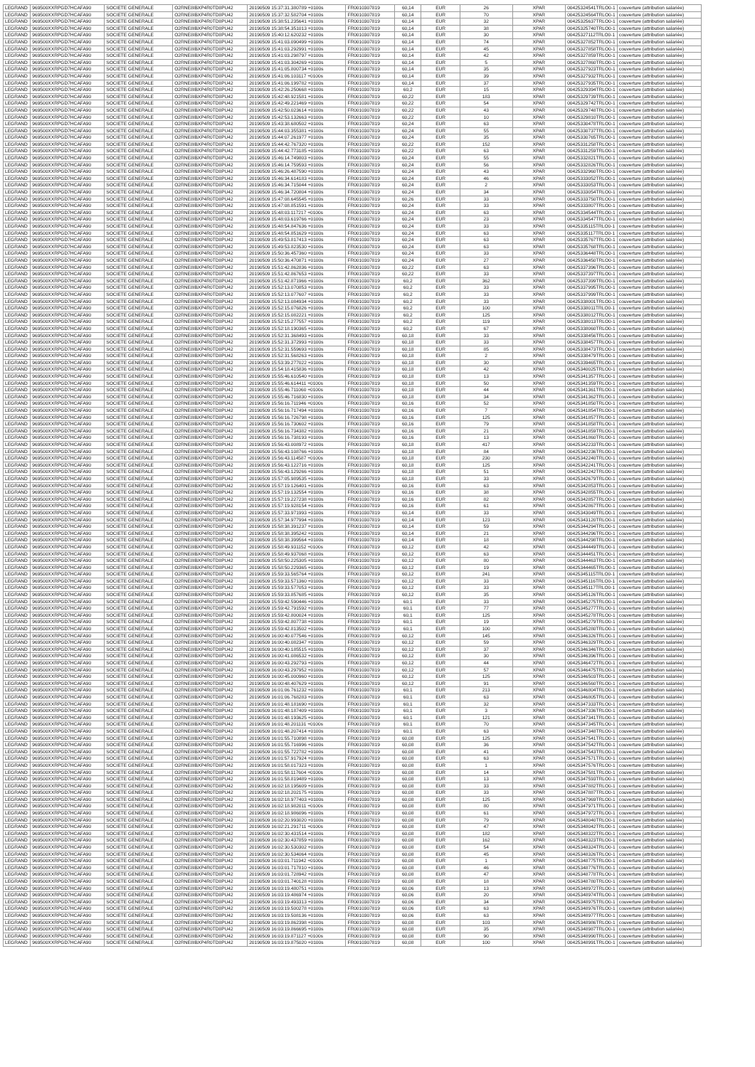| LEGRAND | 969500XXRPGD7HCAFA90 | SOCIETE GENERALE | O2RNE8IBXP4R0TD8PU42 | 20190509 15:37:31.380789 +0100s | FR0010307819 | 60,14 | EUR | 26 | XPAR | 00425324541TRLO0-1 | couverture (attribution salariée) |
| LEGRAND | 969500XXRPGD7HCAFA90 | SOCIETE GENERALE | O2RNE8IBXP4R0TD8PU42 | 20190509 15:37:32.582704 +0100s | FR0010307819 | 60,14 | EUR | 70 | XPAR | 00425324564TRLO0-1 | couverture (attribution salariée) |
| LEGRAND | 969500XXRPGD7HCAFA90 | SOCIETE GENERALE | O2RNE8IBXP4R0TD8PU42 | 20190509 15:38:51.235641 +0100s | FR0010307819 | 60,14 | EUR | 32 | XPAR | 00425325637TRLO0-1 | couverture (attribution salariée) |
| LEGRAND | 969500XXRPGD7HCAFA90 | SOCIETE GENERALE | O2RNE8IBXP4R0TD8PU42 | 20190509 15:38:54.351013 +0100s | FR0010307819 | 60,14 | EUR | 38 | XPAR | 00425325740TRLO0-1 | couverture (attribution salariée) |
| LEGRAND | 969500XXRPGD7HCAFA90 | SOCIETE GENERALE | O2RNE8IBXP4R0TD8PU42 | 20190509 15:40:12.620232 +0100s | FR0010307819 | 60,14 | EUR | 30 | XPAR | 00425327112TRLO0-1 | couverture (attribution salariée) |
| LEGRAND | 969500XXRPGD7HCAFA90 | SOCIETE GENERALE | O2RNE8IBXP4R0TD8PU42 | 20190509 15:41:03.090499 +0100s | FR0010307819 | 60,14 | EUR | 74 | XPAR | 00425327852TRLO0-1 | couverture (attribution salariée) |
| LEGRAND | 969500XXRPGD7HCAFA90 | SOCIETE GENERALE | O2RNE8IBXP4R0TD8PU42 | 20190509 15:41:03.292991 +0100s | FR0010307819 | 60,14 | EUR | 45 | XPAR | 00425327858TRLO0-1 | couverture (attribution salariée) |
| LEGRAND | 969500XXRPGD7HCAFA90 | SOCIETE GENERALE | O2RNE8IBXP4R0TD8PU42 | 20190509 15:41:03.298797 +0100s | FR0010307819 | 60,14 | EUR | 42 | XPAR | 00425327859TRLO0-1 | couverture (attribution salariée) |
| LEGRAND | 969500XXRPGD7HCAFA90 | SOCIETE GENERALE | O2RNE8IBXP4R0TD8PU42 | 20190509 15:41:03.304269 +0100s | FR0010307819 | 60,14 | EUR | 5 | XPAR | 00425327860TRLO0-1 | couverture (attribution salariée) |
| LEGRAND | 969500XXRPGD7HCAFA90 | SOCIETE GENERALE | O2RNE8IBXP4R0TD8PU42 | 20190509 15:41:05.800734 +0100s | FR0010307819 | 60,14 | EUR | 35 | XPAR | 00425327923TRLO0-1 | couverture (attribution salariée) |
| LEGRAND | 969500XXRPGD7HCAFA90 | SOCIETE GENERALE | O2RNE8IBXP4R0TD8PU42 | 20190509 15:41:06.103117 +0100s | FR0010307819 | 60,14 | EUR | 39 | XPAR | 00425327932TRLO0-1 | couverture (attribution salariée) |
| LEGRAND | 969500XXRPGD7HCAFA90 | SOCIETE GENERALE | O2RNE8IBXP4R0TD8PU42 | 20190509 15:41:06.199782 +0100s | FR0010307819 | 60,14 | EUR | 37 | XPAR | 00425327935TRLO0-1 | couverture (attribution salariée) |
| LEGRAND | 969500XXRPGD7HCAFA90 | SOCIETE GENERALE | O2RNE8IBXP4R0TD8PU42 | 20190509 15:42:26.250668 +0100s | FR0010307819 | 60,2 | EUR | 15 | XPAR | 00425329394TRLO0-1 | couverture (attribution salariée) |
| LEGRAND | 969500XXRPGD7HCAFA90 | SOCIETE GENERALE | O2RNE8IBXP4R0TD8PU42 | 20190509 15:42:48.921581 +0100s | FR0010307819 | 60,22 | EUR | 183 | XPAR | 00425329739TRLO0-1 | couverture (attribution salariée) |
| LEGRAND | 969500XXRPGD7HCAFA90 | SOCIETE GENERALE | O2RNE8IBXP4R0TD8PU42 | 20190509 15:42:49.221469 +0100s | FR0010307819 | 60,22 | EUR | 54 | XPAR | 00425329742TRLO0-1 | couverture (attribution salariée) |
| LEGRAND | 969500XXRPGD7HCAFA90 | SOCIETE GENERALE | O2RNE8IBXP4R0TD8PU42 | 20190509 15:42:50.023614 +0100s | FR0010307819 | 60,22 | EUR | 43 | XPAR | 00425329748TRLO0-1 | couverture (attribution salariée) |
| LEGRAND | 969500XXRPGD7HCAFA90 | SOCIETE GENERALE | O2RNE8IBXP4R0TD8PU42 | 20190509 15:42:53.132663 +0100s | FR0010307819 | 60,22 | EUR | 10 | XPAR | 00425329810TRLO0-1 | couverture (attribution salariée) |
| LEGRAND | 969500XXRPGD7HCAFA90 | SOCIETE GENERALE | O2RNE8IBXP4R0TD8PU42 | 20190509 15:43:38.680502 +0100s | FR0010307819 | 60,24 | EUR | 63 | XPAR | 00425330478TRLO0-1 | couverture (attribution salariée) |
| LEGRAND | 969500XXRPGD7HCAFA90 | SOCIETE GENERALE | O2RNE8IBXP4R0TD8PU42 | 20190509 15:44:03.355381 +0100s | FR0010307819 | 60,24 | EUR | 55 | XPAR | 00425330737TRLO0-1 | couverture (attribution salariée) |
| LEGRAND | 969500XXRPGD7HCAFA90 | SOCIETE GENERALE | O2RNE8IBXP4R0TD8PU42 | 20190509 15:44:07.261977 +0100s | FR0010307819 | 60,24 | EUR | 35 | XPAR | 00425330765TRLO0-1 | couverture (attribution salariée) |
| LEGRAND | 969500XXRPGD7HCAFA90 | SOCIETE GENERALE | O2RNE8IBXP4R0TD8PU42 | 20190509 15:44:42.767320 +0100s | FR0010307819 | 60,22 | EUR | 152 | XPAR | 00425331258TRLO0-1 | couverture (attribution salariée) |
| LEGRAND | 969500XXRPGD7HCAFA90 | SOCIETE GENERALE | O2RNE8IBXP4R0TD8PU42 | 20190509 15:44:42.773185 +0100s | FR0010307819 | 60,22 | EUR | 63 | XPAR | 00425331259TRLO0-1 | couverture (attribution salariée) |
| LEGRAND | 969500XXRPGD7HCAFA90 | SOCIETE GENERALE | O2RNE8IBXP4R0TD8PU42 | 20190509 15:46:14.749803 +0100s | FR0010307819 | 60,24 | EUR | 55 | XPAR | 00425332821TRLO0-1 | couverture (attribution salariée) |
| LEGRAND | 969500XXRPGD7HCAFA90 | SOCIETE GENERALE | O2RNE8IBXP4R0TD8PU42 | 20190509 15:46:14.759593 +0100s | FR0010307819 | 60,24 | EUR | 56 | XPAR | 00425332826TRLO0-1 | couverture (attribution salariée) |
| LEGRAND | 969500XXRPGD7HCAFA90 | SOCIETE GENERALE | O2RNE8IBXP4R0TD8PU42 | 20190509 15:46:26.487590 +0100s | FR0010307819 | 60,24 | EUR | 43 | XPAR | 00425332960TRLO0-1 | couverture (attribution salariée) |
| LEGRAND | 969500XXRPGD7HCAFA90 | SOCIETE GENERALE | O2RNE8IBXP4R0TD8PU42 | 20190509 15:46:34.614183 +0100s | FR0010307819 | 60,24 | EUR | 46 | XPAR | 00425333052TRLO0-1 | couverture (attribution salariée) |
| LEGRAND | 969500XXRPGD7HCAFA90 | SOCIETE GENERALE | O2RNE8IBXP4R0TD8PU42 | 20190509 15:46:34.715044 +0100s | FR0010307819 | 60,24 | EUR | 2 | XPAR | 00425333053TRLO0-1 | couverture (attribution salariée) |
| LEGRAND | 969500XXRPGD7HCAFA90 | SOCIETE GENERALE | O2RNE8IBXP4R0TD8PU42 | 20190509 15:46:34.720804 +0100s | FR0010307819 | 60,24 | EUR | 34 | XPAR | 00425333054TRLO0-1 | couverture (attribution salariée) |
| LEGRAND | 969500XXRPGD7HCAFA90 | SOCIETE GENERALE | O2RNE8IBXP4R0TD8PU42 | 20190509 15:47:08.645545 +0100s | FR0010307819 | 60,26 | EUR | 33 | XPAR | 00425333750TRLO0-1 | couverture (attribution salariée) |
| LEGRAND | 969500XXRPGD7HCAFA90 | SOCIETE GENERALE | O2RNE8IBXP4R0TD8PU42 | 20190509 15:47:08.851591 +0100s | FR0010307819 | 60,24 | EUR | 33 | XPAR | 00425333807TRLO0-1 | couverture (attribution salariée) |
| LEGRAND | 969500XXRPGD7HCAFA90 | SOCIETE GENERALE | O2RNE8IBXP4R0TD8PU42 | 20190509 15:48:03.117217 +0100s | FR0010307819 | 60,24 | EUR | 63 | XPAR | 00425334544TRLO0-1 | couverture (attribution salariée) |
| LEGRAND | 969500XXRPGD7HCAFA90 | SOCIETE GENERALE | O2RNE8IBXP4R0TD8PU42 | 20190509 15:48:03.619766 +0100s | FR0010307819 | 60,24 | EUR | 23 | XPAR | 00425334547TRLO0-1 | couverture (attribution salariée) |
| LEGRAND | 969500XXRPGD7HCAFA90 | SOCIETE GENERALE | O2RNE8IBXP4R0TD8PU42 | 20190509 15:48:54.847636 +0100s | FR0010307819 | 60,24 | EUR | 33 | XPAR | 00425335115TRLO0-1 | couverture (attribution salariée) |
| LEGRAND | 969500XXRPGD7HCAFA90 | SOCIETE GENERALE | O2RNE8IBXP4R0TD8PU42 | 20190509 15:48:54.851629 +0100s | FR0010307819 | 60,24 | EUR | 63 | XPAR | 00425335117TRLO0-1 | couverture (attribution salariée) |
| LEGRAND | 969500XXRPGD7HCAFA90 | SOCIETE GENERALE | O2RNE8IBXP4R0TD8PU42 | 20190509 15:49:53.817413 +0100s | FR0010307819 | 60,24 | EUR | 63 | XPAR | 00425335767TRLO0-1 | couverture (attribution salariée) |
| LEGRAND | 969500XXRPGD7HCAFA90 | SOCIETE GENERALE | O2RNE8IBXP4R0TD8PU42 | 20190509 15:49:53.823530 +0100s | FR0010307819 | 60,24 | EUR | 63 | XPAR | 00425335768TRLO0-1 | couverture (attribution salariée) |
| LEGRAND | 969500XXRPGD7HCAFA90 | SOCIETE GENERALE | O2RNE8IBXP4R0TD8PU42 | 20190509 15:50:36.457360 +0100s | FR0010307819 | 60,24 | EUR | 33 | XPAR | 00425336448TRLO0-1 | couverture (attribution salariée) |
| LEGRAND | 969500XXRPGD7HCAFA90 | SOCIETE GENERALE | O2RNE8IBXP4R0TD8PU42 | 20190509 15:50:36.470871 +0100s | FR0010307819 | 60,24 | EUR | 27 | XPAR | 00425336450TRLO0-1 | couverture (attribution salariée) |
| LEGRAND | 969500XXRPGD7HCAFA90 | SOCIETE GENERALE | O2RNE8IBXP4R0TD8PU42 | 20190509 15:51:42.862836 +0100s | FR0010307819 | 60,22 | EUR | 63 | XPAR | 00425337396TRLO0-1 | couverture (attribution salariée) |
| LEGRAND | 969500XXRPGD7HCAFA90 | SOCIETE GENERALE | O2RNE8IBXP4R0TD8PU42 | 20190509 15:51:42.867653 +0100s | FR0010307819 | 60,22 | EUR | 33 | XPAR | 00425337397TRLO0-1 | couverture (attribution salariée) |
| LEGRAND | 969500XXRPGD7HCAFA90 | SOCIETE GENERALE | O2RNE8IBXP4R0TD8PU42 | 20190509 15:51:42.871966 +0100s | FR0010307819 | 60,2 | EUR | 362 | XPAR | 00425337399TRLO0-1 | couverture (attribution salariée) |
| LEGRAND | 969500XXRPGD7HCAFA90 | SOCIETE GENERALE | O2RNE8IBXP4R0TD8PU42 | 20190509 15:52:13.070853 +0100s | FR0010307819 | 60,2 | EUR | 33 | XPAR | 00425337995TRLO0-1 | couverture (attribution salariée) |
| LEGRAND | 969500XXRPGD7HCAFA90 | SOCIETE GENERALE | O2RNE8IBXP4R0TD8PU42 | 20190509 15:52:13.077607 +0100s | FR0010307819 | 60,2 | EUR | 33 | XPAR | 00425337999TRLO0-1 | couverture (attribution salariée) |
| LEGRAND | 969500XXRPGD7HCAFA90 | SOCIETE GENERALE | O2RNE8IBXP4R0TD8PU42 | 20190509 15:52:13.084934 +0100s | FR0010307819 | 60,2 | EUR | 33 | XPAR | 00425338001TRLO0-1 | couverture (attribution salariée) |
| LEGRAND | 969500XXRPGD7HCAFA90 | SOCIETE GENERALE | O2RNE8IBXP4R0TD8PU42 | 20190509 15:52:15.076826 +0100s | FR0010307819 | 60,2 | EUR | 100 | XPAR | 00425338011TRLO0-1 | couverture (attribution salariée) |
| LEGRAND | 969500XXRPGD7HCAFA90 | SOCIETE GENERALE | O2RNE8IBXP4R0TD8PU42 | 20190509 15:52:15.082221 +0100s | FR0010307819 | 60,2 | EUR | 125 | XPAR | 00425338012TRLO0-1 | couverture (attribution salariée) |
| LEGRAND | 969500XXRPGD7HCAFA90 | SOCIETE GENERALE | O2RNE8IBXP4R0TD8PU42 | 20190509 15:52:15.277557 +0100s | FR0010307819 | 60,2 | EUR | 119 | XPAR | 00425338013TRLO0-1 | couverture (attribution salariée) |
| LEGRAND | 969500XXRPGD7HCAFA90 | SOCIETE GENERALE | O2RNE8IBXP4R0TD8PU42 | 20190509 15:52:18.190365 +0100s | FR0010307819 | 60,2 | EUR | 67 | XPAR | 00425338060TRLO0-1 | couverture (attribution salariée) |
| LEGRAND | 969500XXRPGD7HCAFA90 | SOCIETE GENERALE | O2RNE8IBXP4R0TD8PU42 | 20190509 15:52:31.368493 +0100s | FR0010307819 | 60,18 | EUR | 33 | XPAR | 00425338456TRLO0-1 | couverture (attribution salariée) |
| LEGRAND | 969500XXRPGD7HCAFA90 | SOCIETE GENERALE | O2RNE8IBXP4R0TD8PU42 | 20190509 15:52:31.372993 +0100s | FR0010307819 | 60,18 | EUR | 33 | XPAR | 00425338457TRLO0-1 | couverture (attribution salariée) |
| LEGRAND | 969500XXRPGD7HCAFA90 | SOCIETE GENERALE | O2RNE8IBXP4R0TD8PU42 | 20190509 15:52:31.559693 +0100s | FR0010307819 | 60,18 | EUR | 85 | XPAR | 00425338473TRLO0-1 | couverture (attribution salariée) |
| LEGRAND | 969500XXRPGD7HCAFA90 | SOCIETE GENERALE | O2RNE8IBXP4R0TD8PU42 | 20190509 15:52:31.568263 +0100s | FR0010307819 | 60,18 | EUR | 2 | XPAR | 00425338479TRLO0-1 | couverture (attribution salariée) |
| LEGRAND | 969500XXRPGD7HCAFA90 | SOCIETE GENERALE | O2RNE8IBXP4R0TD8PU42 | 20190509 15:53:39.277022 +0100s | FR0010307819 | 60,18 | EUR | 30 | XPAR | 00425339465TRLO0-1 | couverture (attribution salariée) |
| LEGRAND | 969500XXRPGD7HCAFA90 | SOCIETE GENERALE | O2RNE8IBXP4R0TD8PU42 | 20190509 15:54:18.415836 +0100s | FR0010307819 | 60,18 | EUR | 42 | XPAR | 00425340025TRLO0-1 | couverture (attribution salariée) |
| LEGRAND | 969500XXRPGD7HCAFA90 | SOCIETE GENERALE | O2RNE8IBXP4R0TD8PU42 | 20190509 15:55:46.610540 +0100s | FR0010307819 | 60,18 | EUR | 13 | XPAR | 00425341357TRLO0-1 | couverture (attribution salariée) |
| LEGRAND | 969500XXRPGD7HCAFA90 | SOCIETE GENERALE | O2RNE8IBXP4R0TD8PU42 | 20190509 15:55:46.614411 +0100s | FR0010307819 | 60,18 | EUR | 50 | XPAR | 00425341359TRLO0-1 | couverture (attribution salariée) |
| LEGRAND | 969500XXRPGD7HCAFA90 | SOCIETE GENERALE | O2RNE8IBXP4R0TD8PU42 | 20190509 15:55:46.711060 +0100s | FR0010307819 | 60,18 | EUR | 44 | XPAR | 00425341361TRLO0-1 | couverture (attribution salariée) |
| LEGRAND | 969500XXRPGD7HCAFA90 | SOCIETE GENERALE | O2RNE8IBXP4R0TD8PU42 | 20190509 15:55:46.716830 +0100s | FR0010307819 | 60,18 | EUR | 34 | XPAR | 00425341362TRLO0-1 | couverture (attribution salariée) |
| LEGRAND | 969500XXRPGD7HCAFA90 | SOCIETE GENERALE | O2RNE8IBXP4R0TD8PU42 | 20190509 15:56:16.711946 +0100s | FR0010307819 | 60,16 | EUR | 52 | XPAR | 00425341850TRLO0-1 | couverture (attribution salariée) |
| LEGRAND | 969500XXRPGD7HCAFA90 | SOCIETE GENERALE | O2RNE8IBXP4R0TD8PU42 | 20190509 15:56:16.717494 +0100s | FR0010307819 | 60,16 | EUR | 7 | XPAR | 00425341854TRLO0-1 | couverture (attribution salariée) |
| LEGRAND | 969500XXRPGD7HCAFA90 | SOCIETE GENERALE | O2RNE8IBXP4R0TD8PU42 | 20190509 15:56:16.726798 +0100s | FR0010307819 | 60,16 | EUR | 125 | XPAR | 00425341857TRLO0-1 | couverture (attribution salariée) |
| LEGRAND | 969500XXRPGD7HCAFA90 | SOCIETE GENERALE | O2RNE8IBXP4R0TD8PU42 | 20190509 15:56:16.730602 +0100s | FR0010307819 | 60,16 | EUR | 79 | XPAR | 00425341858TRLO0-1 | couverture (attribution salariée) |
| LEGRAND | 969500XXRPGD7HCAFA90 | SOCIETE GENERALE | O2RNE8IBXP4R0TD8PU42 | 20190509 15:56:16.734382 +0100s | FR0010307819 | 60,16 | EUR | 21 | XPAR | 00425341859TRLO0-1 | couverture (attribution salariée) |
| LEGRAND | 969500XXRPGD7HCAFA90 | SOCIETE GENERALE | O2RNE8IBXP4R0TD8PU42 | 20190509 15:56:16.738193 +0100s | FR0010307819 | 60,16 | EUR | 13 | XPAR | 00425341860TRLO0-1 | couverture (attribution salariée) |
| LEGRAND | 969500XXRPGD7HCAFA90 | SOCIETE GENERALE | O2RNE8IBXP4R0TD8PU42 | 20190509 15:56:43.008972 +0100s | FR0010307819 | 60,18 | EUR | 417 | XPAR | 00425342233TRLO0-1 | couverture (attribution salariée) |
| LEGRAND | 969500XXRPGD7HCAFA90 | SOCIETE GENERALE | O2RNE8IBXP4R0TD8PU42 | 20190509 15:56:43.108766 +0100s | FR0010307819 | 60,18 | EUR | 84 | XPAR | 00425342236TRLO0-1 | couverture (attribution salariée) |
| LEGRAND | 969500XXRPGD7HCAFA90 | SOCIETE GENERALE | O2RNE8IBXP4R0TD8PU42 | 20190509 15:56:43.114587 +0100s | FR0010307819 | 60,18 | EUR | 230 | XPAR | 00425342240TRLO0-1 | couverture (attribution salariée) |
| LEGRAND | 969500XXRPGD7HCAFA90 | SOCIETE GENERALE | O2RNE8IBXP4R0TD8PU42 | 20190509 15:56:43.122716 +0100s | FR0010307819 | 60,18 | EUR | 125 | XPAR | 00425342241TRLO0-1 | couverture (attribution salariée) |
| LEGRAND | 969500XXRPGD7HCAFA90 | SOCIETE GENERALE | O2RNE8IBXP4R0TD8PU42 | 20190509 15:56:43.129266 +0100s | FR0010307819 | 60,18 | EUR | 51 | XPAR | 00425342242TRLO0-1 | couverture (attribution salariée) |
| LEGRAND | 969500XXRPGD7HCAFA90 | SOCIETE GENERALE | O2RNE8IBXP4R0TD8PU42 | 20190509 15:57:05.989535 +0100s | FR0010307819 | 60,18 | EUR | 33 | XPAR | 00425342679TRLO0-1 | couverture (attribution salariée) |
| LEGRAND | 969500XXRPGD7HCAFA90 | SOCIETE GENERALE | O2RNE8IBXP4R0TD8PU42 | 20190509 15:57:19.126401 +0100s | FR0010307819 | 60,16 | EUR | 63 | XPAR | 00425342853TRLO0-1 | couverture (attribution salariée) |
| LEGRAND | 969500XXRPGD7HCAFA90 | SOCIETE GENERALE | O2RNE8IBXP4R0TD8PU42 | 20190509 15:57:19.132554 +0100s | FR0010307819 | 60,16 | EUR | 38 | XPAR | 00425342855TRLO0-1 | couverture (attribution salariée) |
| LEGRAND | 969500XXRPGD7HCAFA90 | SOCIETE GENERALE | O2RNE8IBXP4R0TD8PU42 | 20190509 15:57:19.227238 +0100s | FR0010307819 | 60,16 | EUR | 82 | XPAR | 00425342857TRLO0-1 | couverture (attribution salariée) |
| LEGRAND | 969500XXRPGD7HCAFA90 | SOCIETE GENERALE | O2RNE8IBXP4R0TD8PU42 | 20190509 15:57:19.928154 +0100s | FR0010307819 | 60,16 | EUR | 61 | XPAR | 00425342867TRLO0-1 | couverture (attribution salariée) |
| LEGRAND | 969500XXRPGD7HCAFA90 | SOCIETE GENERALE | O2RNE8IBXP4R0TD8PU42 | 20190509 15:57:33.971993 +0100s | FR0010307819 | 60,14 | EUR | 33 | XPAR | 00425343049TRLO0-1 | couverture (attribution salariée) |
| LEGRAND | 969500XXRPGD7HCAFA90 | SOCIETE GENERALE | O2RNE8IBXP4R0TD8PU42 | 20190509 15:57:34.977994 +0100s | FR0010307819 | 60,14 | EUR | 123 | XPAR | 00425343120TRLO0-1 | couverture (attribution salariée) |
| LEGRAND | 969500XXRPGD7HCAFA90 | SOCIETE GENERALE | O2RNE8IBXP4R0TD8PU42 | 20190509 15:58:38.391237 +0100s | FR0010307819 | 60,14 | EUR | 59 | XPAR | 00425344294TRLO0-1 | couverture (attribution salariée) |
| LEGRAND | 969500XXRPGD7HCAFA90 | SOCIETE GENERALE | O2RNE8IBXP4R0TD8PU42 | 20190509 15:58:38.395242 +0100s | FR0010307819 | 60,14 | EUR | 21 | XPAR | 00425344296TRLO0-1 | couverture (attribution salariée) |
| LEGRAND | 969500XXRPGD7HCAFA90 | SOCIETE GENERALE | O2RNE8IBXP4R0TD8PU42 | 20190509 15:58:38.399564 +0100s | FR0010307819 | 60,14 | EUR | 18 | XPAR | 00425344298TRLO0-1 | couverture (attribution salariée) |
| LEGRAND | 969500XXRPGD7HCAFA90 | SOCIETE GENERALE | O2RNE8IBXP4R0TD8PU42 | 20190509 15:58:49.931152 +0100s | FR0010307819 | 60,12 | EUR | 42 | XPAR | 00425344449TRLO0-1 | couverture (attribution salariée) |
| LEGRAND | 969500XXRPGD7HCAFA90 | SOCIETE GENERALE | O2RNE8IBXP4R0TD8PU42 | 20190509 15:58:49.937068 +0100s | FR0010307819 | 60,12 | EUR | 63 | XPAR | 00425344451TRLO0-1 | couverture (attribution salariée) |
| LEGRAND | 969500XXRPGD7HCAFA90 | SOCIETE GENERALE | O2RNE8IBXP4R0TD8PU42 | 20190509 15:58:50.225305 +0100s | FR0010307819 | 60,12 | EUR | 80 | XPAR | 00425344463TRLO0-1 | couverture (attribution salariée) |
| LEGRAND | 969500XXRPGD7HCAFA90 | SOCIETE GENERALE | O2RNE8IBXP4R0TD8PU42 | 20190509 15:58:50.229365 +0100s | FR0010307819 | 60,12 | EUR | 19 | XPAR | 00425344465TRLO0-1 | couverture (attribution salariée) |
| LEGRAND | 969500XXRPGD7HCAFA90 | SOCIETE GENERALE | O2RNE8IBXP4R0TD8PU42 | 20190509 15:59:33.565764 +0100s | FR0010307819 | 60,12 | EUR | 241 | XPAR | 00425345115TRLO0-1 | couverture (attribution salariée) |
| LEGRAND | 969500XXRPGD7HCAFA90 | SOCIETE GENERALE | O2RNE8IBXP4R0TD8PU42 | 20190509 15:59:33.571360 +0100s | FR0010307819 | 60,12 | EUR | 33 | XPAR | 00425345116TRLO0-1 | couverture (attribution salariée) |
| LEGRAND | 969500XXRPGD7HCAFA90 | SOCIETE GENERALE | O2RNE8IBXP4R0TD8PU42 | 20190509 15:59:33.577053 +0100s | FR0010307819 | 60,12 | EUR | 33 | XPAR | 00425345117TRLO0-1 | couverture (attribution salariée) |
| LEGRAND | 969500XXRPGD7HCAFA90 | SOCIETE GENERALE | O2RNE8IBXP4R0TD8PU42 | 20190509 15:59:33.857685 +0100s | FR0010307819 | 60,12 | EUR | 35 | XPAR | 00425345126TRLO0-1 | couverture (attribution salariée) |
| LEGRAND | 969500XXRPGD7HCAFA90 | SOCIETE GENERALE | O2RNE8IBXP4R0TD8PU42 | 20190509 15:59:42.590446 +0100s | FR0010307819 | 60,1 | EUR | 33 | XPAR | 00425345275TRLO0-1 | couverture (attribution salariée) |
| LEGRAND | 969500XXRPGD7HCAFA90 | SOCIETE GENERALE | O2RNE8IBXP4R0TD8PU42 | 20190509 15:59:42.791592 +0100s | FR0010307819 | 60,1 | EUR | 77 | XPAR | 00425345277TRLO0-1 | couverture (attribution salariée) |
| LEGRAND | 969500XXRPGD7HCAFA90 | SOCIETE GENERALE | O2RNE8IBXP4R0TD8PU42 | 20190509 15:59:42.800024 +0100s | FR0010307819 | 60,1 | EUR | 125 | XPAR | 00425345278TRLO0-1 | couverture (attribution salariée) |
| LEGRAND | 969500XXRPGD7HCAFA90 | SOCIETE GENERALE | O2RNE8IBXP4R0TD8PU42 | 20190509 15:59:42.807738 +0100s | FR0010307819 | 60,1 | EUR | 19 | XPAR | 00425345279TRLO0-1 | couverture (attribution salariée) |
| LEGRAND | 969500XXRPGD7HCAFA90 | SOCIETE GENERALE | O2RNE8IBXP4R0TD8PU42 | 20190509 15:59:42.813502 +0100s | FR0010307819 | 60,1 | EUR | 100 | XPAR | 00425345280TRLO0-1 | couverture (attribution salariée) |
| LEGRAND | 969500XXRPGD7HCAFA90 | SOCIETE GENERALE | O2RNE8IBXP4R0TD8PU42 | 20190509 16:00:40.077546 +0100s | FR0010307819 | 60,12 | EUR | 145 | XPAR | 00425346326TRLO0-1 | couverture (attribution salariée) |
| LEGRAND | 969500XXRPGD7HCAFA90 | SOCIETE GENERALE | O2RNE8IBXP4R0TD8PU42 | 20190509 16:00:40.082347 +0100s | FR0010307819 | 60,12 | EUR | 59 | XPAR | 00425346329TRLO0-1 | couverture (attribution salariée) |
| LEGRAND | 969500XXRPGD7HCAFA90 | SOCIETE GENERALE | O2RNE8IBXP4R0TD8PU42 | 20190509 16:00:40.185515 +0100s | FR0010307819 | 60,12 | EUR | 37 | XPAR | 00425346346TRLO0-1 | couverture (attribution salariée) |
| LEGRAND | 969500XXRPGD7HCAFA90 | SOCIETE GENERALE | O2RNE8IBXP4R0TD8PU42 | 20190509 16:00:41.086532 +0100s | FR0010307819 | 60,12 | EUR | 30 | XPAR | 00425346396TRLO0-1 | couverture (attribution salariée) |
| LEGRAND | 969500XXRPGD7HCAFA90 | SOCIETE GENERALE | O2RNE8IBXP4R0TD8PU42 | 20190509 16:00:43.292793 +0100s | FR0010307819 | 60,12 | EUR | 44 | XPAR | 00425346472TRLO0-1 | couverture (attribution salariée) |
| LEGRAND | 969500XXRPGD7HCAFA90 | SOCIETE GENERALE | O2RNE8IBXP4R0TD8PU42 | 20190509 16:00:43.297952 +0100s | FR0010307819 | 60,12 | EUR | 57 | XPAR | 00425346475TRLO0-1 | couverture (attribution salariée) |
| LEGRAND | 969500XXRPGD7HCAFA90 | SOCIETE GENERALE | O2RNE8IBXP4R0TD8PU42 | 20190509 16:00:45.000960 +0100s | FR0010307819 | 60,12 | EUR | 125 | XPAR | 00425346503TRLO0-1 | couverture (attribution salariée) |
| LEGRAND | 969500XXRPGD7HCAFA90 | SOCIETE GENERALE | O2RNE8IBXP4R0TD8PU42 | 20190509 16:00:48.407629 +0100s | FR0010307819 | 60,12 | EUR | 91 | XPAR | 00425346560TRLO0-1 | couverture (attribution salariée) |
| LEGRAND | 969500XXRPGD7HCAFA90 | SOCIETE GENERALE | O2RNE8IBXP4R0TD8PU42 | 20190509 16:01:06.761232 +0100s | FR0010307819 | 60,1 | EUR | 213 | XPAR | 00425346804TRLO0-1 | couverture (attribution salariée) |
| LEGRAND | 969500XXRPGD7HCAFA90 | SOCIETE GENERALE | O2RNE8IBXP4R0TD8PU42 | 20190509 16:01:06.768283 +0100s | FR0010307819 | 60,1 | EUR | 63 | XPAR | 00425346805TRLO0-1 | couverture (attribution salariée) |
| LEGRAND | 969500XXRPGD7HCAFA90 | SOCIETE GENERALE | O2RNE8IBXP4R0TD8PU42 | 20190509 16:01:48.181690 +0100s | FR0010307819 | 60,1 | EUR | 32 | XPAR | 00425347333TRLO0-1 | couverture (attribution salariée) |
| LEGRAND | 969500XXRPGD7HCAFA90 | SOCIETE GENERALE | O2RNE8IBXP4R0TD8PU42 | 20190509 16:01:48.187409 +0100s | FR0010307819 | 60,1 | EUR | 3 | XPAR | 00425347336TRLO0-1 | couverture (attribution salariée) |
| LEGRAND | 969500XXRPGD7HCAFA90 | SOCIETE GENERALE | O2RNE8IBXP4R0TD8PU42 | 20190509 16:01:48.193625 +0100s | FR0010307819 | 60,1 | EUR | 121 | XPAR | 00425347341TRLO0-1 | couverture (attribution salariée) |
| LEGRAND | 969500XXRPGD7HCAFA90 | SOCIETE GENERALE | O2RNE8IBXP4R0TD8PU42 | 20190509 16:01:48.201131 +0100s | FR0010307819 | 60,1 | EUR | 70 | XPAR | 00425347345TRLO0-1 | couverture (attribution salariée) |
| LEGRAND | 969500XXRPGD7HCAFA90 | SOCIETE GENERALE | O2RNE8IBXP4R0TD8PU42 | 20190509 16:01:48.207414 +0100s | FR0010307819 | 60,1 | EUR | 63 | XPAR | 00425347348TRLO0-1 | couverture (attribution salariée) |
| LEGRAND | 969500XXRPGD7HCAFA90 | SOCIETE GENERALE | O2RNE8IBXP4R0TD8PU42 | 20190509 16:01:55.710898 +0100s | FR0010307819 | 60,08 | EUR | 125 | XPAR | 00425347541TRLO0-1 | couverture (attribution salariée) |
| LEGRAND | 969500XXRPGD7HCAFA90 | SOCIETE GENERALE | O2RNE8IBXP4R0TD8PU42 | 20190509 16:01:55.716996 +0100s | FR0010307819 | 60,08 | EUR | 36 | XPAR | 00425347542TRLO0-1 | couverture (attribution salariée) |
| LEGRAND | 969500XXRPGD7HCAFA90 | SOCIETE GENERALE | O2RNE8IBXP4R0TD8PU42 | 20190509 16:01:55.722782 +0100s | FR0010307819 | 60,08 | EUR | 41 | XPAR | 00425347543TRLO0-1 | couverture (attribution salariée) |
| LEGRAND | 969500XXRPGD7HCAFA90 | SOCIETE GENERALE | O2RNE8IBXP4R0TD8PU42 | 20190509 16:01:57.917924 +0100s | FR0010307819 | 60,08 | EUR | 63 | XPAR | 00425347571TRLO0-1 | couverture (attribution salariée) |
| LEGRAND | 969500XXRPGD7HCAFA90 | SOCIETE GENERALE | O2RNE8IBXP4R0TD8PU42 | 20190509 16:01:58.017323 +0100s | FR0010307819 | 60,08 | EUR | 1 | XPAR | 00425347576TRLO0-1 | couverture (attribution salariée) |
| LEGRAND | 969500XXRPGD7HCAFA90 | SOCIETE GENERALE | O2RNE8IBXP4R0TD8PU42 | 20190509 16:01:58.117604 +0100s | FR0010307819 | 60,08 | EUR | 14 | XPAR | 00425347581TRLO0-1 | couverture (attribution salariée) |
| LEGRAND | 969500XXRPGD7HCAFA90 | SOCIETE GENERALE | O2RNE8IBXP4R0TD8PU42 | 20190509 16:01:58.819489 +0100s | FR0010307819 | 60,08 | EUR | 13 | XPAR | 00425347593TRLO0-1 | couverture (attribution salariée) |
| LEGRAND | 969500XXRPGD7HCAFA90 | SOCIETE GENERALE | O2RNE8IBXP4R0TD8PU42 | 20190509 16:02:18.195609 +0100s | FR0010307819 | 60,08 | EUR | 33 | XPAR | 00425347882TRLO0-1 | couverture (attribution salariée) |
| LEGRAND | 969500XXRPGD7HCAFA90 | SOCIETE GENERALE | O2RNE8IBXP4R0TD8PU42 | 20190509 16:02:18.202175 +0100s | FR0010307819 | 60,08 | EUR | 33 | XPAR | 00425347887TRLO0-1 | couverture (attribution salariée) |
| LEGRAND | 969500XXRPGD7HCAFA90 | SOCIETE GENERALE | O2RNE8IBXP4R0TD8PU42 | 20190509 16:02:18.977403 +0100s | FR0010307819 | 60,08 | EUR | 125 | XPAR | 00425347969TRLO0-1 | couverture (attribution salariée) |
| LEGRAND | 969500XXRPGD7HCAFA90 | SOCIETE GENERALE | O2RNE8IBXP4R0TD8PU42 | 20190509 16:02:18.982011 +0100s | FR0010307819 | 60,08 | EUR | 80 | XPAR | 00425347971TRLO0-1 | couverture (attribution salariée) |
| LEGRAND | 969500XXRPGD7HCAFA90 | SOCIETE GENERALE | O2RNE8IBXP4R0TD8PU42 | 20190509 16:02:18.986096 +0100s | FR0010307819 | 60,08 | EUR | 61 | XPAR | 00425347972TRLO0-1 | couverture (attribution salariée) |
| LEGRAND | 969500XXRPGD7HCAFA90 | SOCIETE GENERALE | O2RNE8IBXP4R0TD8PU42 | 20190509 16:02:20.993020 +0100s | FR0010307819 | 60,08 | EUR | 79 | XPAR | 00425348040TRLO0-1 | couverture (attribution salariée) |
| LEGRAND | 969500XXRPGD7HCAFA90 | SOCIETE GENERALE | O2RNE8IBXP4R0TD8PU42 | 20190509 16:02:21.291711 +0100s | FR0010307819 | 60,08 | EUR | 47 | XPAR | 00425348042TRLO0-1 | couverture (attribution salariée) |
| LEGRAND | 969500XXRPGD7HCAFA90 | SOCIETE GENERALE | O2RNE8IBXP4R0TD8PU42 | 20190509 16:02:30.431514 +0100s | FR0010307819 | 60,08 | EUR | 182 | XPAR | 00425348322TRLO0-1 | couverture (attribution salariée) |
| LEGRAND | 969500XXRPGD7HCAFA90 | SOCIETE GENERALE | O2RNE8IBXP4R0TD8PU42 | 20190509 16:02:30.437859 +0100s | FR0010307819 | 60,08 | EUR | 162 | XPAR | 00425348323TRLO0-1 | couverture (attribution salariée) |
| LEGRAND | 969500XXRPGD7HCAFA90 | SOCIETE GENERALE | O2RNE8IBXP4R0TD8PU42 | 20190509 16:02:30.530302 +0100s | FR0010307819 | 60,08 | EUR | 54 | XPAR | 00425348324TRLO0-1 | couverture (attribution salariée) |
| LEGRAND | 969500XXRPGD7HCAFA90 | SOCIETE GENERALE | O2RNE8IBXP4R0TD8PU42 | 20190509 16:02:30.534064 +0100s | FR0010307819 | 60,08 | EUR | 45 | XPAR | 00425348326TRLO0-1 | couverture (attribution salariée) |
| LEGRAND | 969500XXRPGD7HCAFA90 | SOCIETE GENERALE | O2RNE8IBXP4R0TD8PU42 | 20190509 16:03:01.711942 +0100s | FR0010307819 | 60,08 | EUR | 1 | XPAR | 00425348775TRLO0-1 | couverture (attribution salariée) |
| LEGRAND | 969500XXRPGD7HCAFA90 | SOCIETE GENERALE | O2RNE8IBXP4R0TD8PU42 | 20190509 16:03:01.717810 +0100s | FR0010307819 | 60,08 | EUR | 46 | XPAR | 00425348776TRLO0-1 | couverture (attribution salariée) |
| LEGRAND | 969500XXRPGD7HCAFA90 | SOCIETE GENERALE | O2RNE8IBXP4R0TD8PU42 | 20190509 16:03:01.728942 +0100s | FR0010307819 | 60,08 | EUR | 47 | XPAR | 00425348778TRLO0-1 | couverture (attribution salariée) |
| LEGRAND | 969500XXRPGD7HCAFA90 | SOCIETE GENERALE | O2RNE8IBXP4R0TD8PU42 | 20190509 16:03:01.740128 +0100s | FR0010307819 | 60,08 | EUR | 18 | XPAR | 00425348780TRLO0-1 | couverture (attribution salariée) |
| LEGRAND | 969500XXRPGD7HCAFA90 | SOCIETE GENERALE | O2RNE8IBXP4R0TD8PU42 | 20190509 16:03:19.480751 +0100s | FR0010307819 | 60,06 | EUR | 13 | XPAR | 00425348972TRLO0-1 | couverture (attribution salariée) |
| LEGRAND | 969500XXRPGD7HCAFA90 | SOCIETE GENERALE | O2RNE8IBXP4R0TD8PU42 | 20190509 16:03:19.486974 +0100s | FR0010307819 | 60,06 | EUR | 20 | XPAR | 00425348974TRLO0-1 | couverture (attribution salariée) |
| LEGRAND | 969500XXRPGD7HCAFA90 | SOCIETE GENERALE | O2RNE8IBXP4R0TD8PU42 | 20190509 16:03:19.493313 +0100s | FR0010307819 | 60,06 | EUR | 34 | XPAR | 00425348975TRLO0-1 | couverture (attribution salariée) |
| LEGRAND | 969500XXRPGD7HCAFA90 | SOCIETE GENERALE | O2RNE8IBXP4R0TD8PU42 | 20190509 16:03:19.500278 +0100s | FR0010307819 | 60,06 | EUR | 63 | XPAR | 00425348976TRLO0-1 | couverture (attribution salariée) |
| LEGRAND | 969500XXRPGD7HCAFA90 | SOCIETE GENERALE | O2RNE8IBXP4R0TD8PU42 | 20190509 16:03:19.508136 +0100s | FR0010307819 | 60,06 | EUR | 63 | XPAR | 00425348977TRLO0-1 | couverture (attribution salariée) |
| LEGRAND | 969500XXRPGD7HCAFA90 | SOCIETE GENERALE | O2RNE8IBXP4R0TD8PU42 | 20190509 16:03:19.862398 +0100s | FR0010307819 | 60,08 | EUR | 103 | XPAR | 00425348986TRLO0-1 | couverture (attribution salariée) |
| LEGRAND | 969500XXRPGD7HCAFA90 | SOCIETE GENERALE | O2RNE8IBXP4R0TD8PU42 | 20190509 16:03:19.866695 +0100s | FR0010307819 | 60,08 | EUR | 35 | XPAR | 00425348987TRLO0-1 | couverture (attribution salariée) |
| LEGRAND | 969500XXRPGD7HCAFA90 | SOCIETE GENERALE | O2RNE8IBXP4R0TD8PU42 | 20190509 16:03:19.871127 +0100s | FR0010307819 | 60,08 | EUR | 90 | XPAR | 00425348990TRLO0-1 | couverture (attribution salariée) |
| LEGRAND | 969500XXRPGD7HCAFA90 | SOCIETE GENERALE | O2RNE8IBXP4R0TD8PU42 | 20190509 16:03:19.875020 +0100s | FR0010307819 | 60,08 | EUR | 100 | XPAR | 00425348991TRLO0-1 | couverture (attribution salariée) |